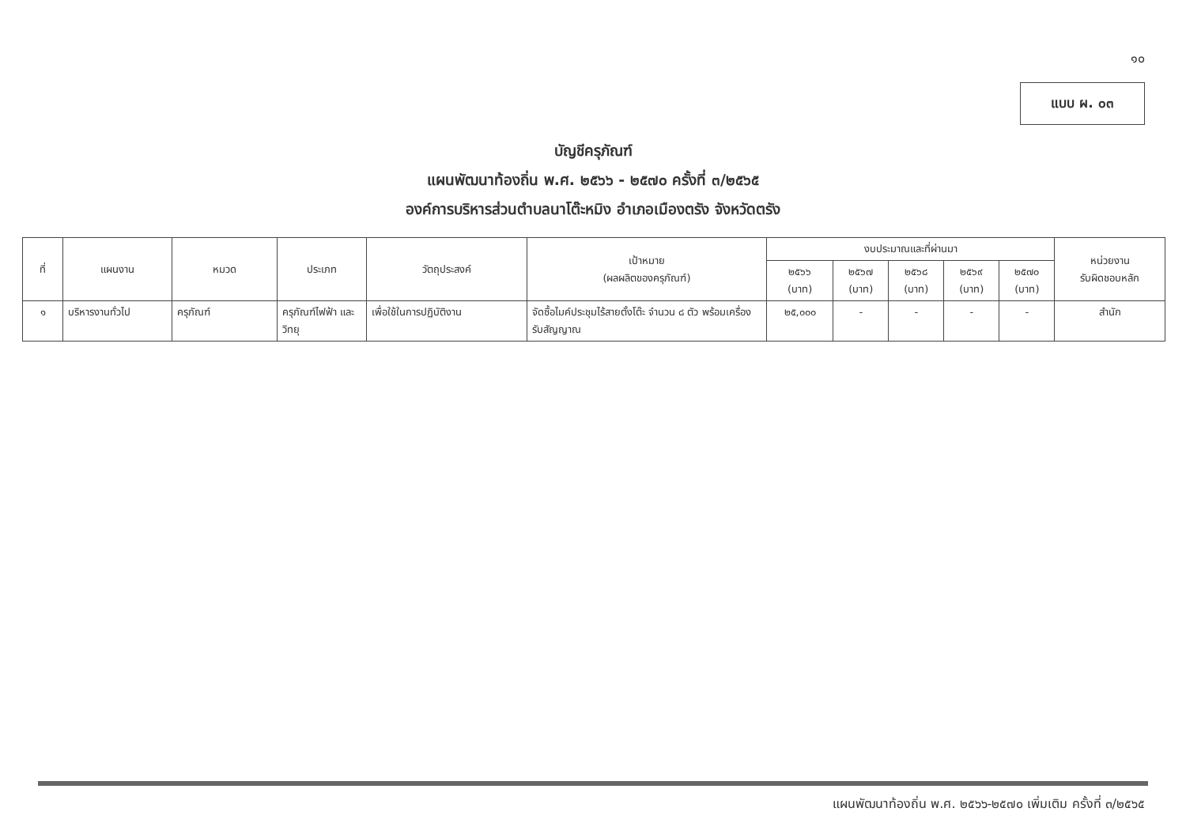๑๐
แบบ ผ. ๐๓
บัญชีครุภัณฑ์
แผนพัฒนาท้องถิ่น พ.ศ. ๒๕๖๖ - ๒๕๗๐ ครั้งที่ ๓/๒๕๖๕
องค์การบริหารส่วนตำบลนาโต๊ะหมิง อำเภอเมืองตรัง จังหวัดตรัง
| ที่ | แผนงาน | หมวด | ประเภท | วัตถุประสงค์ | เป้าหมาย (ผลผลิตของครุภัณฑ์) | งบประมาณและที่ผ่านมา | | | | | หน่วยงาน รับผิดชอบหลัก |
| --- | --- | --- | --- | --- | --- | --- | --- | --- | --- | --- | --- |
| | | | | | | ๒๕๖๖ (บาท) | ๒๕๖๗ (บาท) | ๒๕๖๘ (บาท) | ๒๕๖๙ (บาท) | ๒๕๗๐ (บาท) | |
| ๑ | บริหารงานทั่วไป | ครุภัณฑ์ | ครุภัณฑ์ไฟฟ้า และวิทยุ | เพื่อใช้ในการปฏิบัติงาน | จัดซื้อไมค์ประชุมไร้สายตั้งโต๊ะ จำนวน ๘ ตัว พร้อมเครื่องรับสัญญาณ | ๒๕,๐๐๐ | - | - | - | - | สำนัก |
แผนพัฒนาท้องถิ่น พ.ศ. ๒๕๖๖-๒๕๗๐ เพิ่มเติม ครั้งที่ ๓/๒๕๖๕